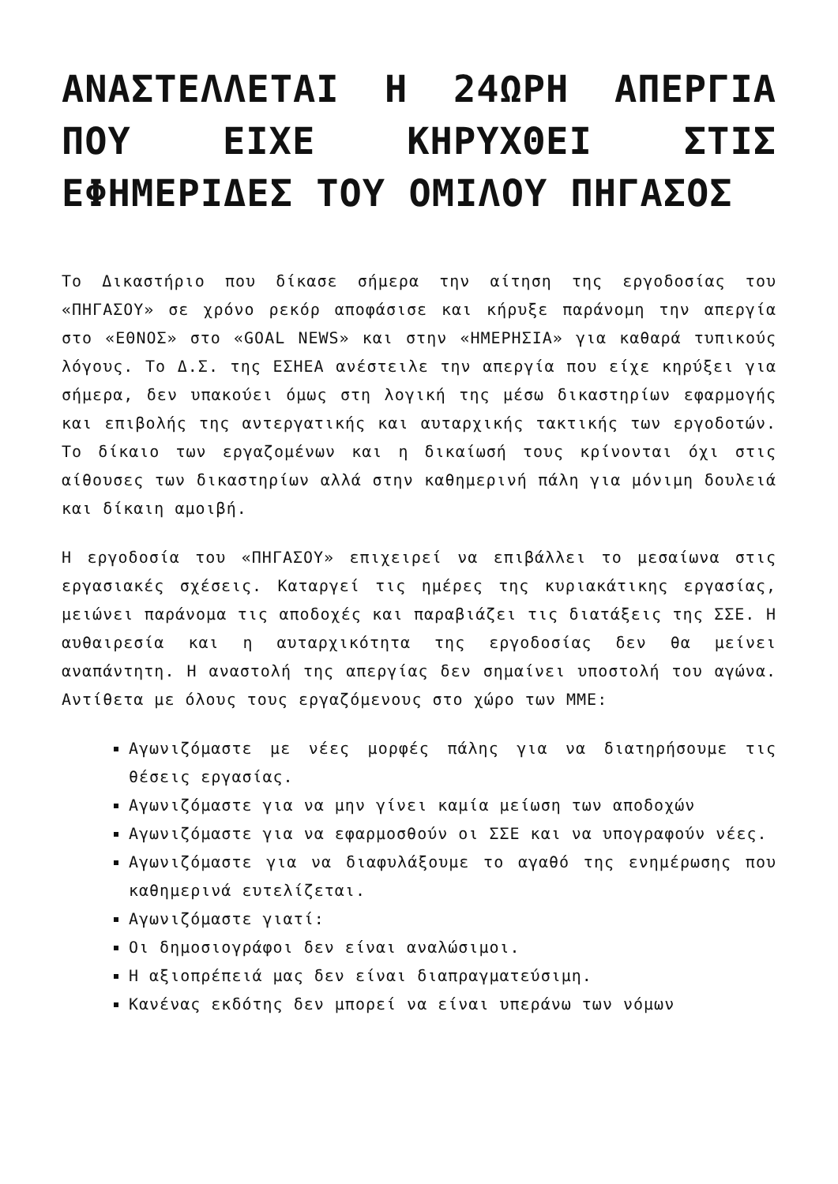ΑΝΑΣΤΕΛΛΕΤΑΙ Η 24ΩΡΗ ΑΠΕΡΓΙΑ ΠΟΥ ΕΙΧΕ ΚΗΡΥΧΘΕΙ ΣΤΙΣ ΕΦΗΜΕΡΙΔΕΣ ΤΟΥ ΟΜΙΛΟΥ ΠΗΓΑΣΟΣ
Το Δικαστήριο που δίκασε σήμερα την αίτηση της εργοδοσίας του «ΠΗΓΑΣΟΥ» σε χρόνο ρεκόρ αποφάσισε και κήρυξε παράνομη την απεργία στο «ΕΘΝΟΣ» στο «GOAL NEWS» και στην «ΗΜΕΡΗΣΙΑ» για καθαρά τυπικούς λόγους. Το Δ.Σ. της ΕΣΗΕΑ ανέστειλε την απεργία που είχε κηρύξει για σήμερα, δεν υπακούει όμως στη λογική της μέσω δικαστηρίων εφαρμογής και επιβολής της αντεργατικής και αυταρχικής τακτικής των εργοδοτών. Το δίκαιο των εργαζομένων και η δικαίωσή τους κρίνονται όχι στις αίθουσες των δικαστηρίων αλλά στην καθημερινή πάλη για μόνιμη δουλειά και δίκαιη αμοιβή.
Η εργοδοσία του «ΠΗΓΑΣΟΥ» επιχειρεί να επιβάλλει το μεσαίωνα στις εργασιακές σχέσεις. Καταργεί τις ημέρες της κυριακάτικης εργασίας, μειώνει παράνομα τις αποδοχές και παραβιάζει τις διατάξεις της ΣΣΕ. Η αυθαιρεσία και η αυταρχικότητα της εργοδοσίας δεν θα μείνει αναπάντητη. Η αναστολή της απεργίας δεν σημαίνει υποστολή του αγώνα. Αντίθετα με όλους τους εργαζόμενους στο χώρο των ΜΜΕ:
Αγωνιζόμαστε με νέες μορφές πάλης για να διατηρήσουμε τις θέσεις εργασίας.
Αγωνιζόμαστε για να μην γίνει καμία μείωση των αποδοχών
Αγωνιζόμαστε για να εφαρμοσθούν οι ΣΣΕ και να υπογραφούν νέες.
Αγωνιζόμαστε για να διαφυλάξουμε το αγαθό της ενημέρωσης που καθημερινά ευτελίζεται.
Αγωνιζόμαστε γιατί:
Οι δημοσιογράφοι δεν είναι αναλώσιμοι.
Η αξιοπρέπειά μας δεν είναι διαπραγματεύσιμη.
Κανένας εκδότης δεν μπορεί να είναι υπεράνω των νόμων